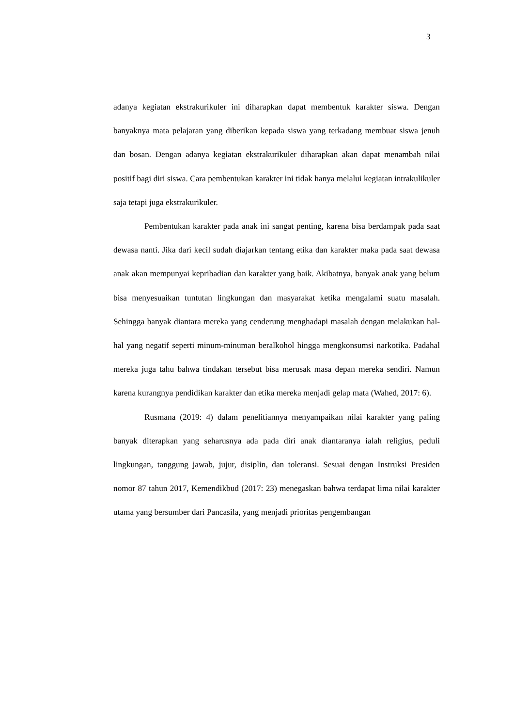3
adanya kegiatan ekstrakurikuler ini diharapkan dapat membentuk karakter siswa. Dengan banyaknya mata pelajaran yang diberikan kepada siswa yang terkadang membuat siswa jenuh dan bosan. Dengan adanya kegiatan ekstrakurikuler diharapkan akan dapat menambah nilai positif bagi diri siswa. Cara pembentukan karakter ini tidak hanya melalui kegiatan intrakulikuler saja tetapi juga ekstrakurikuler.
Pembentukan karakter pada anak ini sangat penting, karena bisa berdampak pada saat dewasa nanti. Jika dari kecil sudah diajarkan tentang etika dan karakter maka pada saat dewasa anak akan mempunyai kepribadian dan karakter yang baik. Akibatnya, banyak anak yang belum bisa menyesuaikan tuntutan lingkungan dan masyarakat ketika mengalami suatu masalah. Sehingga banyak diantara mereka yang cenderung menghadapi masalah dengan melakukan hal-hal yang negatif seperti minum-minuman beralkohol hingga mengkonsumsi narkotika. Padahal mereka juga tahu bahwa tindakan tersebut bisa merusak masa depan mereka sendiri. Namun karena kurangnya pendidikan karakter dan etika mereka menjadi gelap mata (Wahed, 2017: 6).
Rusmana (2019: 4) dalam penelitiannya menyampaikan nilai karakter yang paling banyak diterapkan yang seharusnya ada pada diri anak diantaranya ialah religius, peduli lingkungan, tanggung jawab, jujur, disiplin, dan toleransi. Sesuai dengan Instruksi Presiden nomor 87 tahun 2017, Kemendikbud (2017: 23) menegaskan bahwa terdapat lima nilai karakter utama yang bersumber dari Pancasila, yang menjadi prioritas pengembangan